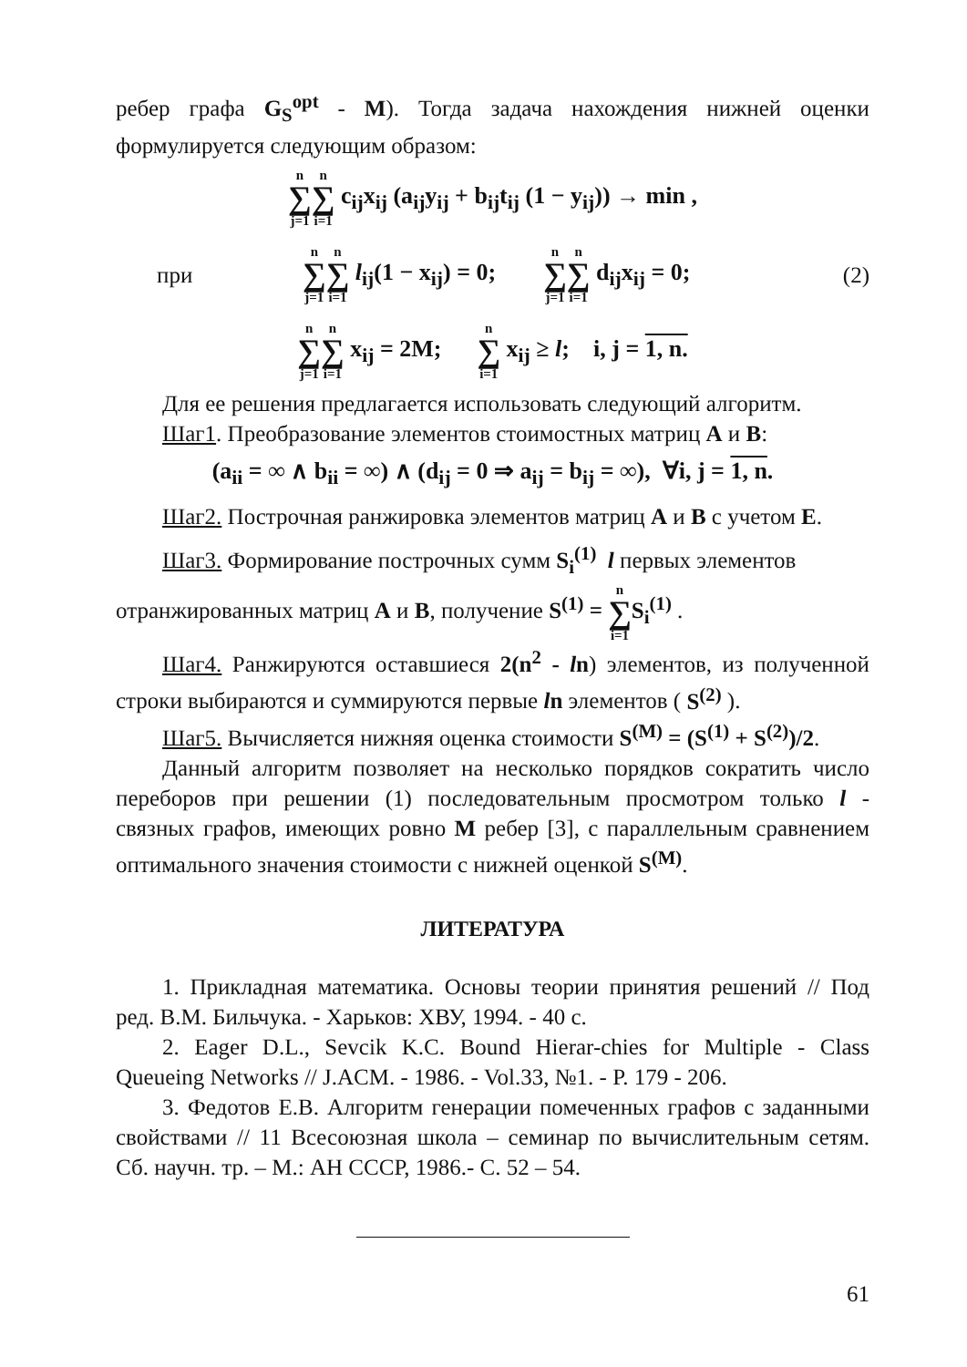ребер графа G<sub>S</sub><sup>opt</sup> - M). Тогда задача нахождения нижней оценки формулируется следующим образом:
n ∑ j=1 n ∑ i=1 c<sub>ij</sub>x<sub>ij</sub> (a<sub>ij</sub>y<sub>ij</sub> + b<sub>ij</sub>t<sub>ij</sub> (1 − y<sub>ij</sub>)) → min ,
при n ∑ j=1 n ∑ i=1 l<sub>ij</sub>(1 − x<sub>ij</sub>) = 0; n ∑ j=1 n ∑ i=1 d<sub>ij</sub>x<sub>ij</sub> = 0; (2)
n ∑ j=1 n ∑ i=1 x<sub>ij</sub> = 2M; n ∑ i=1 x<sub>ij</sub> ≥ l; i, j = 1, n.
Для ее решения предлагается использовать следующий алгоритм.
Шаг1. Преобразование элементов стоимостных матриц A и B:
(a<sub>ii</sub> = ∞ ∧ b<sub>ii</sub> = ∞) ∧ (d<sub>ij</sub> = 0 ⇒ a<sub>ij</sub> = b<sub>ij</sub> = ∞), ∀i, j = 1, n.
Шаг2. Построчная ранжировка элементов матриц A и B с учетом E.
Шаг3. Формирование построчных сумм S<sub>i</sub><sup>(1)</sup> l первых элементов
отранжированных матриц A и B, получение S<sup>(1)</sup> = n ∑ i=1 S<sub>i</sub><sup>(1)</sup> .
Шаг4. Ранжируются оставшиеся 2(n<sup>2</sup> - ln) элементов, из полученной строки выбираются и суммируются первые ln элементов ( S<sup>(2)</sup> ).
Шаг5. Вычисляется нижняя оценка стоимости S<sup>(M)</sup> = (S<sup>(1)</sup> + S<sup>(2)</sup>)/2.
Данный алгоритм позволяет на несколько порядков сократить число переборов при решении (1) последовательным просмотром только l - связных графов, имеющих ровно M ребер [3], с параллельным сравнением оптимального значения стоимости с нижней оценкой S<sup>(M)</sup>.
ЛИТЕРАТУРА
1. Прикладная математика. Основы теории принятия решений // Под ред. В.М. Бильчука. - Харьков: ХВУ, 1994. - 40 с.
2. Eager D.L., Sevcik K.C. Bound Hierar-chies for Multiple - Class Queueing Networks // J.ACM. - 1986. - Vol.33, №1. - P. 179 - 206.
3. Федотов Е.В. Алгоритм генерации помеченных графов с заданными свойствами // 11 Всесоюзная школа – семинар по вычислительным сетям. Сб. научн. тр. – М.: АН СССР, 1986.- С. 52 – 54.
61